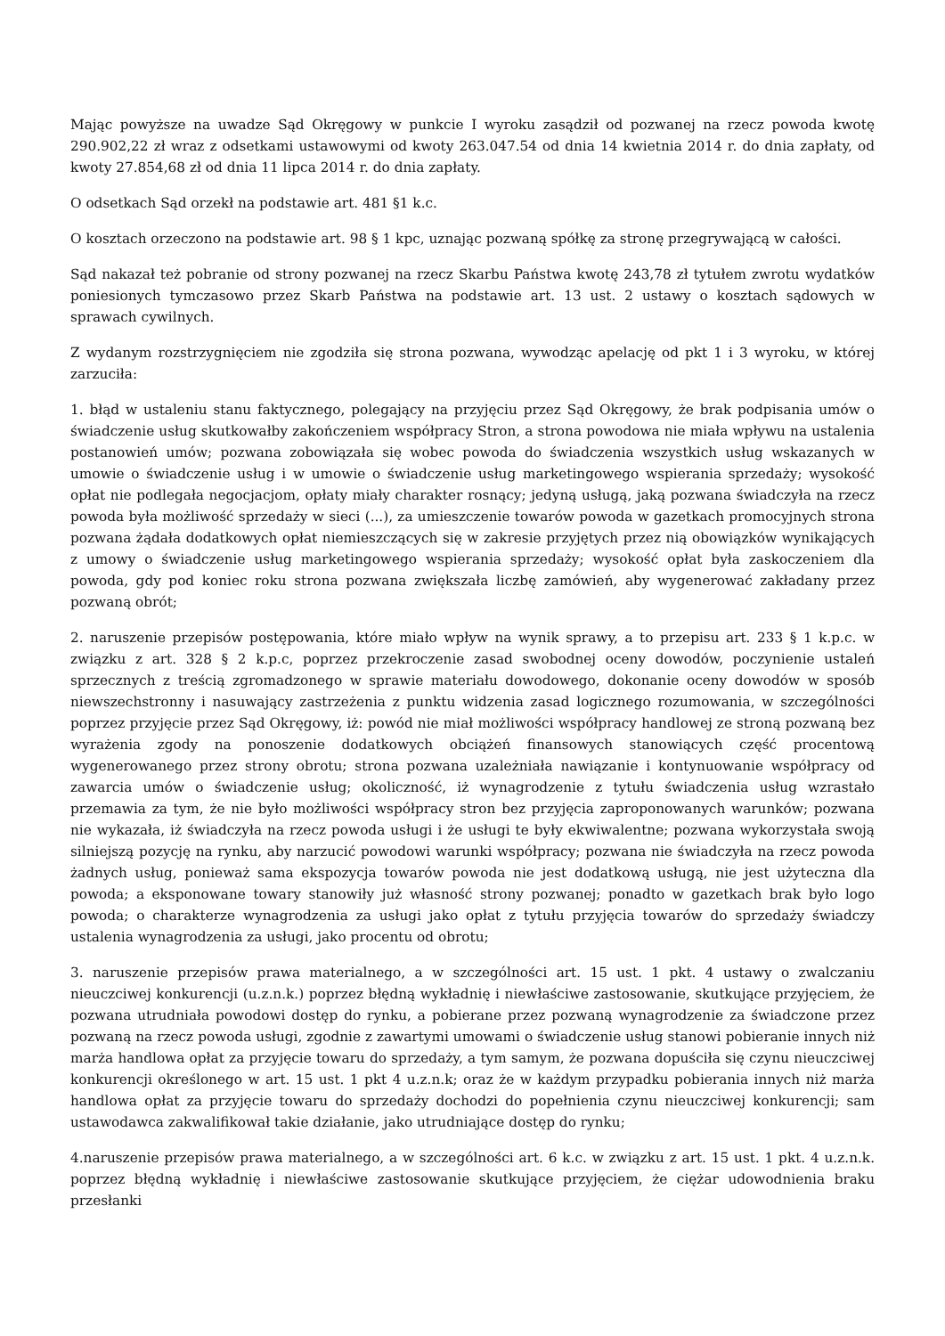Mając powyższe na uwadze Sąd Okręgowy w punkcie I wyroku zasądził od pozwanej na rzecz powoda kwotę 290.902,22 zł wraz z odsetkami ustawowymi od kwoty 263.047.54 od dnia 14 kwietnia 2014 r. do dnia zapłaty, od kwoty 27.854,68 zł od dnia 11 lipca 2014 r. do dnia zapłaty.
O odsetkach Sąd orzekł na podstawie art. 481 §1 k.c.
O kosztach orzeczono na podstawie art. 98 § 1 kpc, uznając pozwaną spółkę za stronę przegrywającą w całości.
Sąd nakazał też pobranie od strony pozwanej na rzecz Skarbu Państwa kwotę 243,78 zł tytułem zwrotu wydatków poniesionych tymczasowo przez Skarb Państwa na podstawie art. 13 ust. 2 ustawy o kosztach sądowych w sprawach cywilnych.
Z wydanym rozstrzygnięciem nie zgodziła się strona pozwana, wywodząc apelację od pkt 1 i 3 wyroku, w której zarzuciła:
1. błąd w ustaleniu stanu faktycznego, polegający na przyjęciu przez Sąd Okręgowy, że brak podpisania umów o świadczenie usług skutkowałby zakończeniem współpracy Stron, a strona powodowa nie miała wpływu na ustalenia postanowień umów; pozwana zobowiązała się wobec powoda do świadczenia wszystkich usług wskazanych w umowie o świadczenie usług i w umowie o świadczenie usług marketingowego wspierania sprzedaży; wysokość opłat nie podlegała negocjacjom, opłaty miały charakter rosnący; jedyną usługą, jaką pozwana świadczyła na rzecz powoda była możliwość sprzedaży w sieci (...), za umieszczenie towarów powoda w gazetkach promocyjnych strona pozwana żądała dodatkowych opłat niemieszczących się w zakresie przyjętych przez nią obowiązków wynikających z umowy o świadczenie usług marketingowego wspierania sprzedaży; wysokość opłat była zaskoczeniem dla powoda, gdy pod koniec roku strona pozwana zwiększała liczbę zamówień, aby wygenerować zakładany przez pozwaną obrót;
2. naruszenie przepisów postępowania, które miało wpływ na wynik sprawy, a to przepisu art. 233 § 1 k.p.c. w związku z art. 328 § 2 k.p.c, poprzez przekroczenie zasad swobodnej oceny dowodów, poczynienie ustaleń sprzecznych z treścią zgromadzonego w sprawie materiału dowodowego, dokonanie oceny dowodów w sposób niewszechstronny i nasuwający zastrzeżenia z punktu widzenia zasad logicznego rozumowania, w szczególności poprzez przyjęcie przez Sąd Okręgowy, iż: powód nie miał możliwości współpracy handlowej ze stroną pozwaną bez wyrażenia zgody na ponoszenie dodatkowych obciążeń finansowych stanowiących część procentową wygenerowanego przez strony obrotu; strona pozwana uzależniała nawiązanie i kontynuowanie współpracy od zawarcia umów o świadczenie usług; okoliczność, iż wynagrodzenie z tytułu świadczenia usług wzrastało przemawia za tym, że nie było możliwości współpracy stron bez przyjęcia zaproponowanych warunków; pozwana nie wykazała, iż świadczyła na rzecz powoda usługi i że usługi te były ekwiwalentne; pozwana wykorzystała swoją silniejszą pozycję na rynku, aby narzucić powodowi warunki współpracy; pozwana nie świadczyła na rzecz powoda żadnych usług, ponieważ sama ekspozycja towarów powoda nie jest dodatkową usługą, nie jest użyteczna dla powoda; a eksponowane towary stanowiły już własność strony pozwanej; ponadto w gazetkach brak było logo powoda; o charakterze wynagrodzenia za usługi jako opłat z tytułu przyjęcia towarów do sprzedaży świadczy ustalenia wynagrodzenia za usługi, jako procentu od obrotu;
3. naruszenie przepisów prawa materialnego, a w szczególności art. 15 ust. 1 pkt. 4 ustawy o zwalczaniu nieuczciwej konkurencji (u.z.n.k.) poprzez błędną wykładnię i niewłaściwe zastosowanie, skutkujące przyjęciem, że pozwana utrudniała powodowi dostęp do rynku, a pobierane przez pozwaną wynagrodzenie za świadczone przez pozwaną na rzecz powoda usługi, zgodnie z zawartymi umowami o świadczenie usług stanowi pobieranie innych niż marża handlowa opłat za przyjęcie towaru do sprzedaży, a tym samym, że pozwana dopuściła się czynu nieuczciwej konkurencji określonego w art. 15 ust. 1 pkt 4 u.z.n.k; oraz że w każdym przypadku pobierania innych niż marża handlowa opłat za przyjęcie towaru do sprzedaży dochodzi do popełnienia czynu nieuczciwej konkurencji; sam ustawodawca zakwalifikował takie działanie, jako utrudniające dostęp do rynku;
4.naruszenie przepisów prawa materialnego, a w szczególności art. 6 k.c. w związku z art. 15 ust. 1 pkt. 4 u.z.n.k. poprzez błędną wykładnię i niewłaściwe zastosowanie skutkujące przyjęciem, że ciężar udowodnienia braku przesłanki